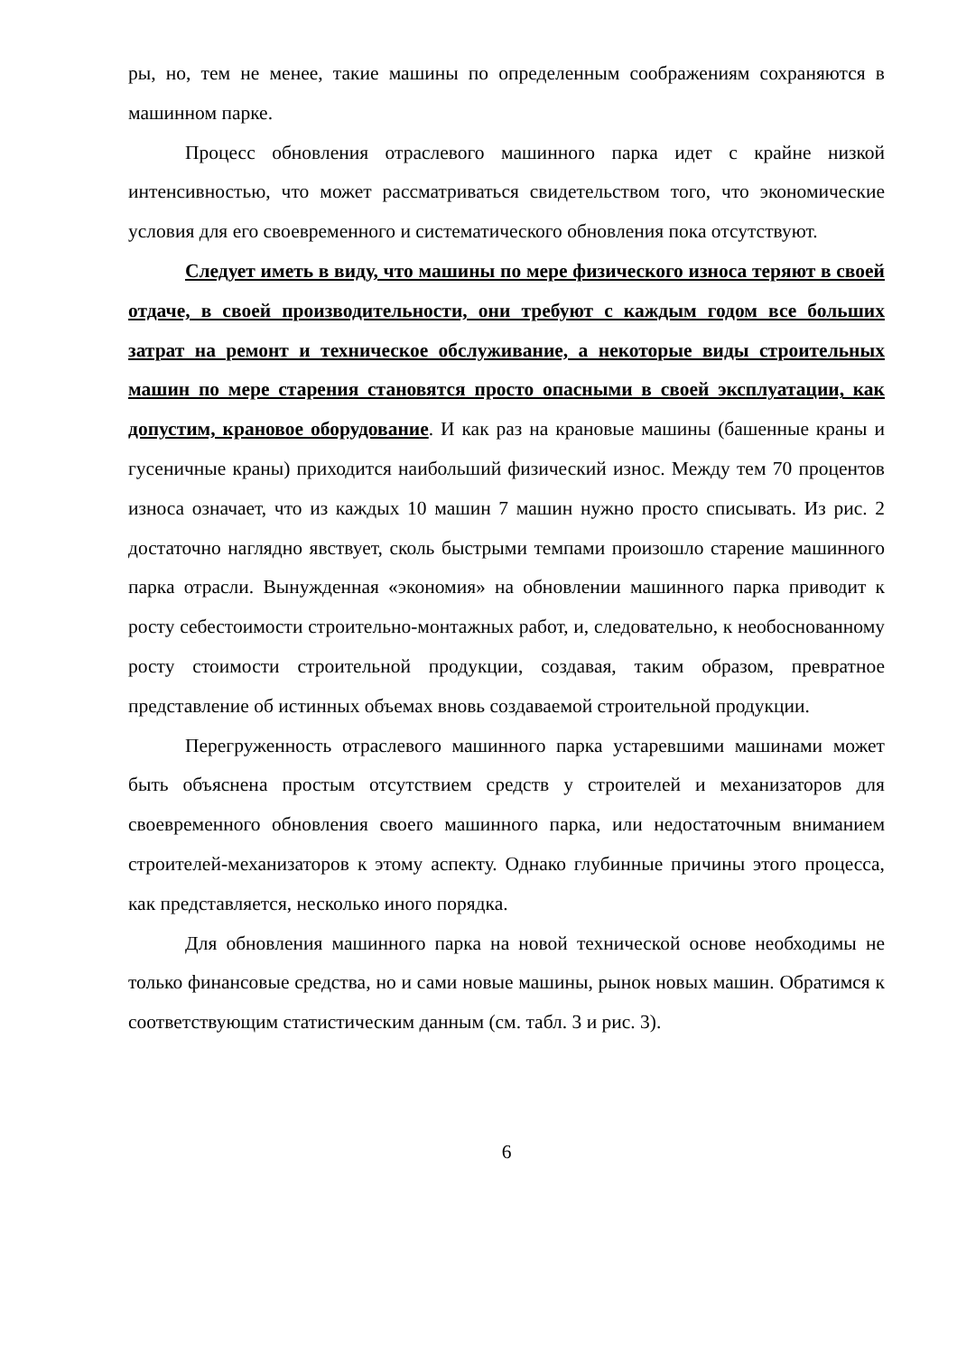ры, но, тем не менее, такие машины по определенным соображениям сохраняются в машинном парке.
Процесс обновления отраслевого машинного парка идет с крайне низкой интенсивностью, что может рассматриваться свидетельством того, что экономические условия для его своевременного и систематического обновления пока отсутствуют.
Следует иметь в виду, что машины по мере физического износа теряют в своей отдаче, в своей производительности, они требуют с каждым годом все больших затрат на ремонт и техническое обслуживание, а некоторые виды строительных машин по мере старения становятся просто опасными в своей эксплуатации, как допустим, крановое оборудование. И как раз на крановые машины (башенные краны и гусеничные краны) приходится наибольший физический износ. Между тем 70 процентов износа означает, что из каждых 10 машин 7 машин нужно просто списывать. Из рис. 2 достаточно наглядно явствует, сколь быстрыми темпами произошло старение машинного парка отрасли. Вынужденная «экономия» на обновлении машинного парка приводит к росту себестоимости строительно-монтажных работ, и, следовательно, к необоснованному росту стоимости строительной продукции, создавая, таким образом, превратное представление об истинных объемах вновь создаваемой строительной продукции.
Перегруженность отраслевого машинного парка устаревшими машинами может быть объяснена простым отсутствием средств у строителей и механизаторов для своевременного обновления своего машинного парка, или недостаточным вниманием строителей-механизаторов к этому аспекту. Однако глубинные причины этого процесса, как представляется, несколько иного порядка.
Для обновления машинного парка на новой технической основе необходимы не только финансовые средства, но и сами новые машины, рынок новых машин. Обратимся к соответствующим статистическим данным (см. табл. 3 и рис. 3).
6